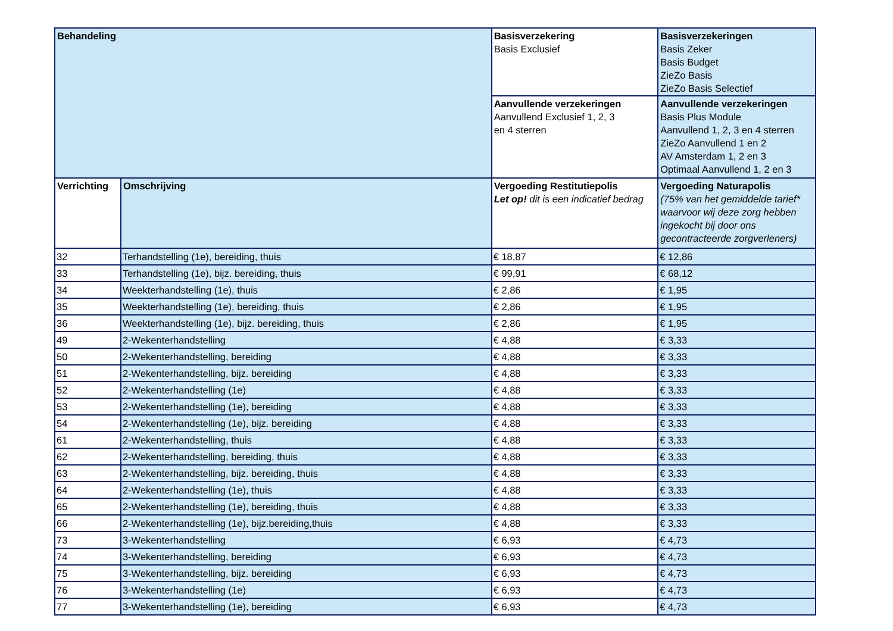| Behandeling | | Basisverzekering Basis Exclusief | Basisverzekeringen Basis Zeker Basis Budget ZieZo Basis ZieZo Basis Selectief |
| --- | --- | --- | --- |
| | | Aanvullende verzekeringen Aanvullend Exclusief 1, 2, 3 en 4 sterren | Aanvullende verzekeringen Basis Plus Module Aanvullend 1, 2, 3 en 4 sterren ZieZo Aanvullend 1 en 2 AV Amsterdam 1, 2 en 3 Optimaal Aanvullend 1, 2 en 3 |
| Verrichting | Omschrijving | Vergoeding Restitutiepolis Let op! dit is een indicatief bedrag | Vergoeding Naturapolis (75% van het gemiddelde tarief* waarvoor wij deze zorg hebben ingekocht bij door ons gecontracteerde zorgverleners) |
| 32 | Terhandstelling (1e), bereiding, thuis | € 18,87 | € 12,86 |
| 33 | Terhandstelling (1e), bijz. bereiding, thuis | € 99,91 | € 68,12 |
| 34 | Weekterhandstelling (1e), thuis | € 2,86 | € 1,95 |
| 35 | Weekterhandstelling (1e), bereiding, thuis | € 2,86 | € 1,95 |
| 36 | Weekterhandstelling (1e), bijz. bereiding, thuis | € 2,86 | € 1,95 |
| 49 | 2-Wekenterhandstelling | € 4,88 | € 3,33 |
| 50 | 2-Wekenterhandstelling, bereiding | € 4,88 | € 3,33 |
| 51 | 2-Wekenterhandstelling, bijz. bereiding | € 4,88 | € 3,33 |
| 52 | 2-Wekenterhandstelling (1e) | € 4,88 | € 3,33 |
| 53 | 2-Wekenterhandstelling (1e), bereiding | € 4,88 | € 3,33 |
| 54 | 2-Wekenterhandstelling (1e), bijz. bereiding | € 4,88 | € 3,33 |
| 61 | 2-Wekenterhandstelling, thuis | € 4,88 | € 3,33 |
| 62 | 2-Wekenterhandstelling, bereiding, thuis | € 4,88 | € 3,33 |
| 63 | 2-Wekenterhandstelling, bijz. bereiding, thuis | € 4,88 | € 3,33 |
| 64 | 2-Wekenterhandstelling (1e), thuis | € 4,88 | € 3,33 |
| 65 | 2-Wekenterhandstelling (1e), bereiding, thuis | € 4,88 | € 3,33 |
| 66 | 2-Wekenterhandstelling (1e), bijz.bereiding,thuis | € 4,88 | € 3,33 |
| 73 | 3-Wekenterhandstelling | € 6,93 | € 4,73 |
| 74 | 3-Wekenterhandstelling, bereiding | € 6,93 | € 4,73 |
| 75 | 3-Wekenterhandstelling, bijz. bereiding | € 6,93 | € 4,73 |
| 76 | 3-Wekenterhandstelling (1e) | € 6,93 | € 4,73 |
| 77 | 3-Wekenterhandstelling (1e), bereiding | € 6,93 | € 4,73 |